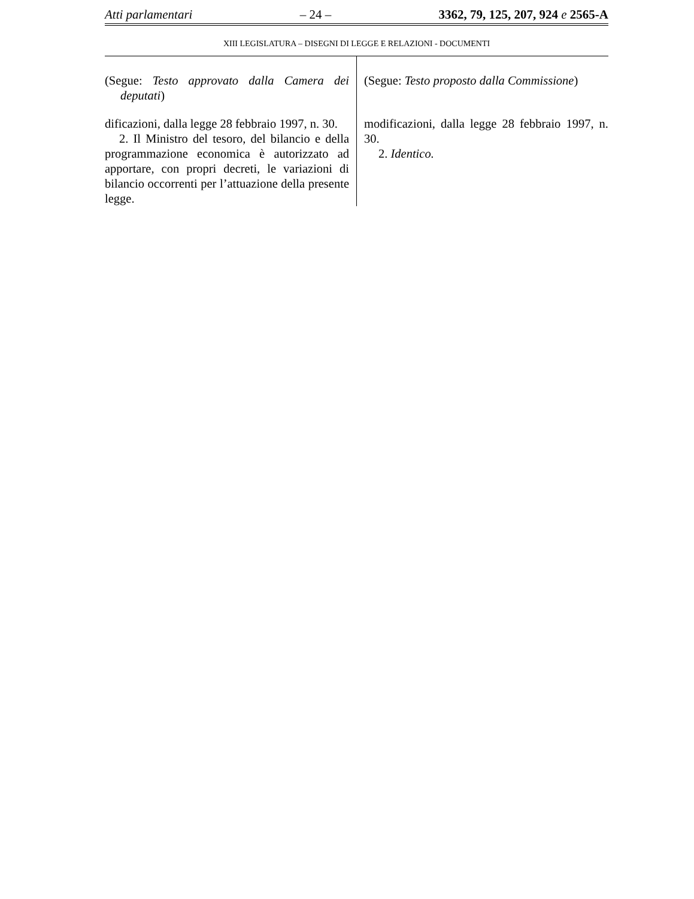Atti parlamentari – 24 – 3362, 79, 125, 207, 924 e 2565-A
XIII LEGISLATURA – DISEGNI DI LEGGE E RELAZIONI - DOCUMENTI
(Segue: Testo approvato dalla Camera dei deputati)
dificazioni, dalla legge 28 febbraio 1997, n. 30.
2. Il Ministro del tesoro, del bilancio e della programmazione economica è autorizzato ad apportare, con propri decreti, le variazioni di bilancio occorrenti per l’attuazione della presente legge.
(Segue: Testo proposto dalla Commissione)
modificazioni, dalla legge 28 febbraio 1997, n. 30.
2. Identico.